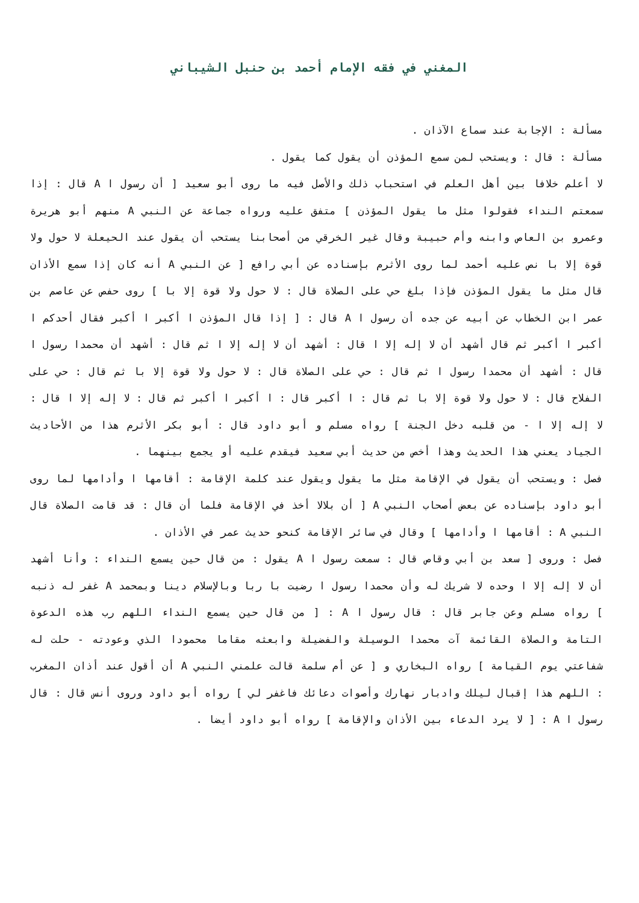المغني في فقه الإمام أحمد بن حنبل الشيباني
مسألة : الإجابة عند سماع الآذان .
مسألة : قال : ويستحب لمن سمع المؤذن أن يقول كما يقول .
لا أعلم خلافا بين أهل العلم في استحباب ذلك والأصل فيه ما روى أبو سعيد [ أن رسول ا A قال : إذا سمعتم النداء فقولوا مثل ما يقول المؤذن ] متفق عليه ورواه جماعة عن النبي A منهم أبو هريرة وعمرو بن العاص وابنه وأم حبيبة وقال غير الخرقي من أصحابنا يستحب أن يقول عند الحيعلة لا حول ولا قوة إلا با نص عليه أحمد لما روى الأثرم بإسناده عن أبي رافع [ عن النبي A أنه كان إذا سمع الأذان قال مثل ما يقول المؤذن فإذا بلغ حي على الصلاة قال : لا حول ولا قوة إلا با ] روى حفص عن عاصم بن عمر ابن الخطاب عن أبيه عن جده أن رسول ا A قال : [ إذا قال المؤذن ا أكبر ا أكبر فقال أحدكم ا أكبر ا أكبر ثم قال أشهد أن لا إله إلا ا قال : أشهد أن لا إله إلا ا ثم قال : أشهد أن محمدا رسول ا قال : أشهد أن محمدا رسول ا ثم قال : حي على الصلاة قال : لا حول ولا قوة إلا با ثم قال : حي على الفلاح قال : لا حول ولا قوة إلا با ثم قال : ا أكبر قال : ا أكبر ا أكبر ثم قال : لا إله إلا ا قال : لا إله إلا ا - من قلبه دخل الجنة ] رواه مسلم و أبو داود قال : أبو بكر الأثرم هذا من الأحاديث الجياد يعني هذا الحديث وهذا أخص من حديث أبي سعيد فيقدم عليه أو يجمع بينهما .
فصل : ويستحب أن يقول في الإقامة مثل ما يقول ويقول عند كلمة الإقامة : أقامها ا وأدامها لما روى أبو داود بإسناده عن بعض أصحاب النبي A [ أن بلالا أخذ في الإقامة فلما أن قال : قد قامت الصلاة قال النبي A : أقامها ا وأدامها ] وقال في سائر الإقامة كنحو حديث عمر في الأذان .
فصل : وروى [ سعد بن أبي وقاص قال : سمعت رسول ا A يقول : من قال حين يسمع النداء : وأنا أشهد أن لا إله إلا ا وحده لا شريك له وأن محمدا رسول ا رضيت با ربا وبالإسلام دينا وبمحمد A غفر له ذنبه ] رواه مسلم وعن جابر قال : قال رسول ا A : [ من قال حين يسمع النداء اللهم رب هذه الدعوة التامة والصلاة القائمة آت محمدا الوسيلة والفضيلة وابعثه مقاما محمودا الذي وعودته - حلت له شفاعتي يوم القيامة ] رواه البخاري و [ عن أم سلمة قالت علمني النبي A أن أقول عند أذان المغرب : اللهم هذا إقبال ليلك وادبار نهارك وأصوات دعائك فاغفر لي ] رواه أبو داود وروى أنس قال : قال رسول ا A : [ لا يرد الدعاء بين الأذان والإقامة ] رواه أبو داود أيضا .